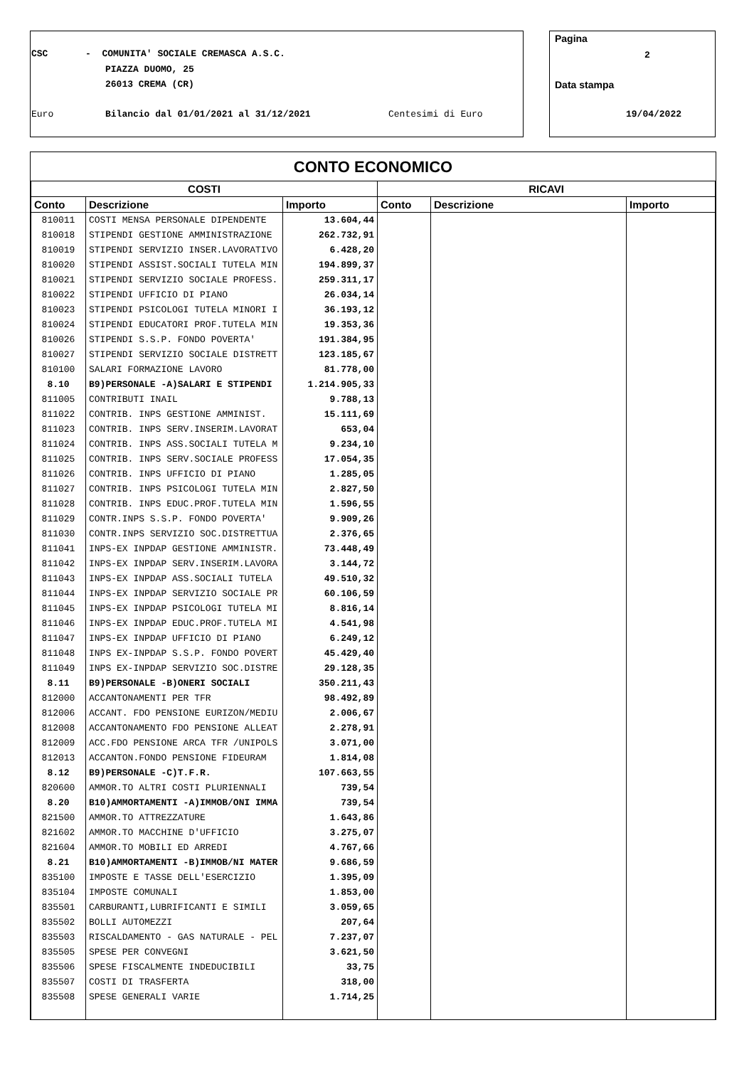CSC - COMUNITA' SOCIALE CREMASCA A.S.C.
PIAZZA DUOMO, 25
26013 CREMA (CR)
Euro Bilancio dal 01/01/2021 al 31/12/2021 Centesimi di Euro
Pagina
2
Data stampa
19/04/2022
CONTO ECONOMICO
| COSTI | | | RICAVI | | |
| --- | --- | --- | --- | --- | --- |
| Conto | Descrizione | Importo | Conto | Descrizione | Importo |
| 810011 | COSTI MENSA PERSONALE DIPENDENTE | 13.604,44 | | | |
| 810018 | STIPENDI GESTIONE AMMINISTRAZIONE | 262.732,91 | | | |
| 810019 | STIPENDI SERVIZIO INSER.LAVORATIVO | 6.428,20 | | | |
| 810020 | STIPENDI ASSIST.SOCIALI TUTELA MIN | 194.899,37 | | | |
| 810021 | STIPENDI SERVIZIO SOCIALE PROFESS. | 259.311,17 | | | |
| 810022 | STIPENDI UFFICIO DI PIANO | 26.034,14 | | | |
| 810023 | STIPENDI PSICOLOGI TUTELA MINORI I | 36.193,12 | | | |
| 810024 | STIPENDI EDUCATORI PROF.TUTELA MIN | 19.353,36 | | | |
| 810026 | STIPENDI S.S.P. FONDO POVERTA' | 191.384,95 | | | |
| 810027 | STIPENDI SERVIZIO SOCIALE DISTRETT | 123.185,67 | | | |
| 810100 | SALARI FORMAZIONE LAVORO | 81.778,00 | | | |
| 8.10 | B9)PERSONALE -A)SALARI E STIPENDI | 1.214.905,33 | | | |
| 811005 | CONTRIBUTI INAIL | 9.788,13 | | | |
| 811022 | CONTRIB. INPS GESTIONE AMMINIST. | 15.111,69 | | | |
| 811023 | CONTRIB. INPS SERV.INSERIM.LAVORAT | 653,04 | | | |
| 811024 | CONTRIB. INPS ASS.SOCIALI TUTELA M | 9.234,10 | | | |
| 811025 | CONTRIB. INPS SERV.SOCIALE PROFESS | 17.054,35 | | | |
| 811026 | CONTRIB. INPS UFFICIO DI PIANO | 1.285,05 | | | |
| 811027 | CONTRIB. INPS PSICOLOGI TUTELA MIN | 2.827,50 | | | |
| 811028 | CONTRIB. INPS EDUC.PROF.TUTELA MIN | 1.596,55 | | | |
| 811029 | CONTR.INPS S.S.P. FONDO POVERTA' | 9.909,26 | | | |
| 811030 | CONTR.INPS SERVIZIO SOC.DISTRETTUA | 2.376,65 | | | |
| 811041 | INPS-EX INPDAP GESTIONE AMMINISTR. | 73.448,49 | | | |
| 811042 | INPS-EX INPDAP SERV.INSERIM.LAVORA | 3.144,72 | | | |
| 811043 | INPS-EX INPDAP ASS.SOCIALI TUTELA | 49.510,32 | | | |
| 811044 | INPS-EX INPDAP SERVIZIO SOCIALE PR | 60.106,59 | | | |
| 811045 | INPS-EX INPDAP PSICOLOGI TUTELA MI | 8.816,14 | | | |
| 811046 | INPS-EX INPDAP EDUC.PROF.TUTELA MI | 4.541,98 | | | |
| 811047 | INPS-EX INPDAP UFFICIO DI PIANO | 6.249,12 | | | |
| 811048 | INPS EX-INPDAP S.S.P. FONDO POVERT | 45.429,40 | | | |
| 811049 | INPS EX-INPDAP SERVIZIO SOC.DISTRE | 29.128,35 | | | |
| 8.11 | B9)PERSONALE -B)ONERI SOCIALI | 350.211,43 | | | |
| 812000 | ACCANTONAMENTI PER TFR | 98.492,89 | | | |
| 812006 | ACCANT. FDO PENSIONE EURIZON/MEDIU | 2.006,67 | | | |
| 812008 | ACCANTONAMENTO FDO PENSIONE ALLEAT | 2.278,91 | | | |
| 812009 | ACC.FDO PENSIONE ARCA TFR /UNIPOLS | 3.071,00 | | | |
| 812013 | ACCANTON.FONDO PENSIONE FIDEURAM | 1.814,08 | | | |
| 8.12 | B9)PERSONALE -C)T.F.R. | 107.663,55 | | | |
| 820600 | AMMOR.TO ALTRI COSTI PLURIENNALI | 739,54 | | | |
| 8.20 | B10)AMMORTAMENTI -A)IMMOB/ONI IMMA | 739,54 | | | |
| 821500 | AMMOR.TO ATTREZZATURE | 1.643,86 | | | |
| 821602 | AMMOR.TO MACCHINE D'UFFICIO | 3.275,07 | | | |
| 821604 | AMMOR.TO MOBILI ED ARREDI | 4.767,66 | | | |
| 8.21 | B10)AMMORTAMENTI -B)IMMOB/NI MATER | 9.686,59 | | | |
| 835100 | IMPOSTE E TASSE DELL'ESERCIZIO | 1.395,09 | | | |
| 835104 | IMPOSTE COMUNALI | 1.853,00 | | | |
| 835501 | CARBURANTI,LUBRIFICANTI E SIMILI | 3.059,65 | | | |
| 835502 | BOLLI AUTOMEZZI | 207,64 | | | |
| 835503 | RISCALDAMENTO - GAS NATURALE - PEL | 7.237,07 | | | |
| 835505 | SPESE PER CONVEGNI | 3.621,50 | | | |
| 835506 | SPESE FISCALMENTE INDEDUCIBILI | 33,75 | | | |
| 835507 | COSTI DI TRASFERTA | 318,00 | | | |
| 835508 | SPESE GENERALI VARIE | 1.714,25 | | | |